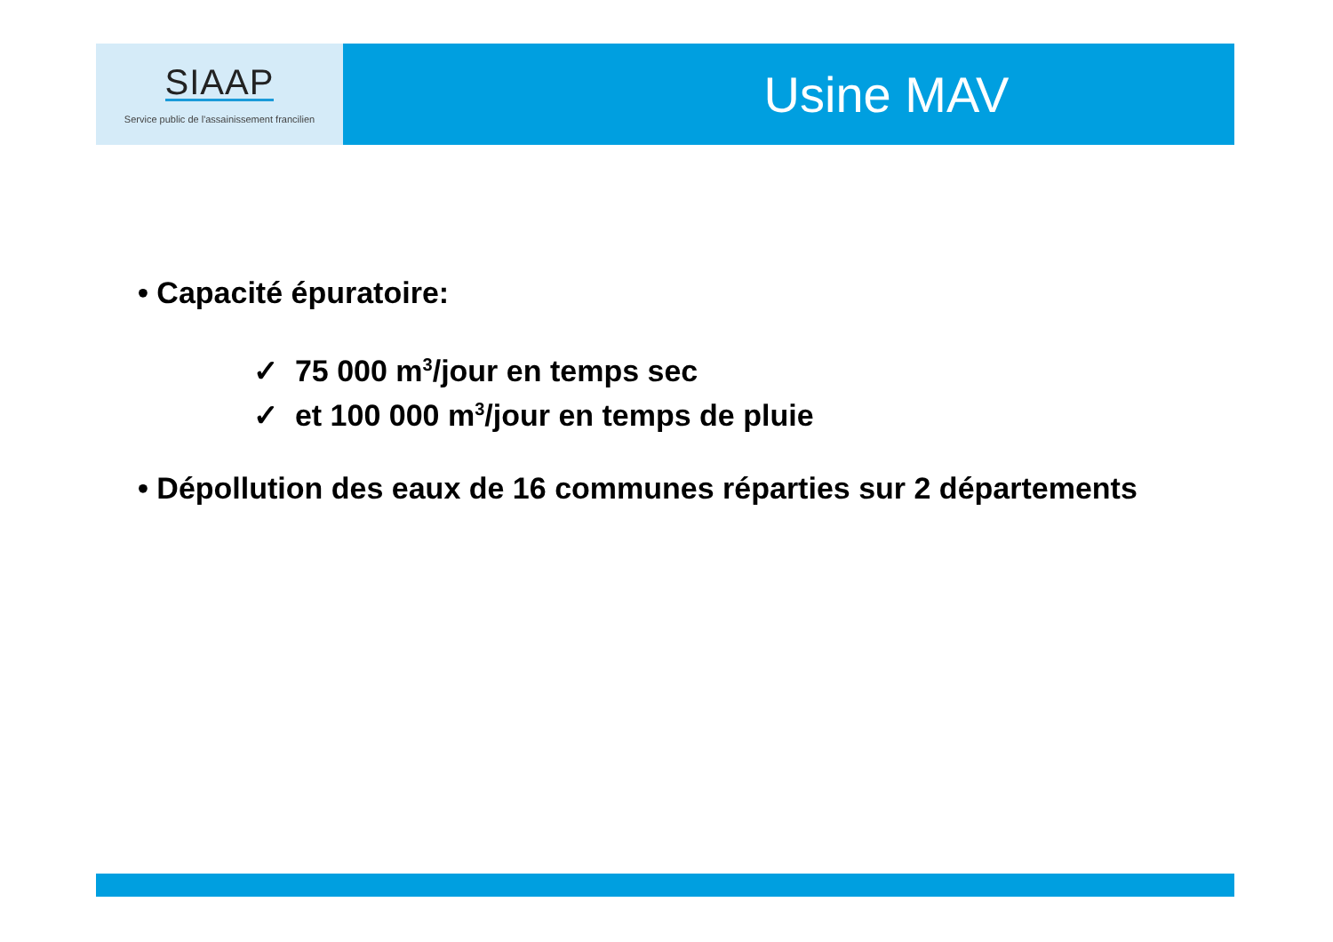SIAAP
Service public de l'assainissement francilien
Usine MAV
• Capacité épuratoire:
✓ 75 000 m<sup>3</sup>/jour en temps sec
✓ et 100 000 m<sup>3</sup>/jour en temps de pluie
• Dépollution des eaux de 16 communes réparties sur 2 départements